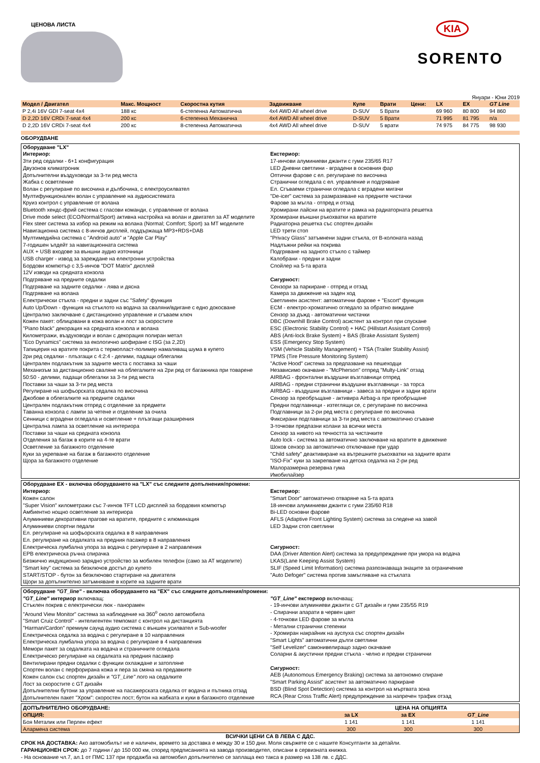ЦЕНОВА ЛИСТА
KIA
SORENTO
Януари - Юни 2019
| Модел / Двигател | Макс. Мощност | Скоростна кутия | Задвижване | Купе | Врати | Цени: | LX | EX | GT Line |
| --- | --- | --- | --- | --- | --- | --- | --- | --- | --- |
| P 2,4i 16V GDI 7-seat 4x4 | 188 кс | 6-степенна Автоматична | 4x4 AWD All wheel drive | D-SUV | 5 Врати | | 69 960 | 80 800 | 94 860 |
| D 2,2D 16V CRDi 7-seat 4x4 | 200 кс | 6-степенна Механична | 4x4 AWD All wheel drive | D-SUV | 5 Врати | | 71 995 | 81 795 | n/a |
| D 2,2D 16V CRDi 7-seat 4x4 | 200 кс | 8-степенна Автоматична | 4x4 AWD All wheel drive | D-SUV | 5 врати | | 74 975 | 84 775 | 98 930 |
ОБОРУДВАНЕ
Оборудване "LX"
Интериор:
3ти ред седалки - 6+1 конфигурация
Двузонов климатроник
Допълнителни въздуховоди за 3-ти ред места
Жабка с осветление
Волан с регулиране по височина и дълбочина, с електроусилвател
Мултифункционален волан с управление на аудиосистемата
Круиз контрол с управление от волана
Bluetooth хендс-фрий система с гласови команди, с управление от волана
Drive mode select (ECO/Normal/Sport) активна настройка на волан и двигател за AT моделите
Flex steer система за избор на режим на волана (Normal; Comfort; Sport) за MT моделите
Навигационна система с 8-инчов дисплей, поддържаща MP3+RDS+DAB
Мултимедийна система с "Android auto" и "Apple Car Play"
7-годишен ъпдейт за навигационната система
AUX + USB входове за външни аудио източници
USB charger - извод за зареждане на електронни устройства
Бордови компютър с 3,5-инчов "DOT Matrix" дисплей
12V изводи на средната конзола
Подгряване на предните седалки
Подгряване на задните седалки - лява и дясна
Подгряване на волана
Електрически стъкла - предни и задни със "Safety" функция
Auto Up/Down - функция на стъклото на водача за сваляни/вдигане с едно докосване
Централно заключване с дистанционно управление и сгъваем ключ
Кожен пакет: облицовани в кожа волан и лост за скоростите
"Piano black" декорация на средната конзола и волана
Километражи, въздуховоди и волан с декорация полиран метал
"Eco Dynamics" система за екологично шофиране с ISG (за 2,2D)
Тапицерия на вратите покрита с термопласт-полимер намаляващ шума в купето
2ри ред седалки - плъзгащи с 4:2:4 - делими, падащи облегалки
Централен подлакътник за задните места с поставка за чаши
Механизъм за дистанционно сваляне на облегалките на 2ри ред от багажника при товарене
50:50 - делими, падащи облегалки за 3-ти ред места
Поставки за чаши за 3-ти ред места
Регулиране на шофьорската седалка по височина
Джобове в облегалките на предните седалки
Централен подлакътник отпред с отделение за предмети
Таванна конзола с лампи за четене и отделение за очила
Сенници с вградени огледала и осветление + плъзгащи разширения
Централна лампа за осветление на интериора
Поставки за чаши на средната конзола
Отделения за багаж в корите на 4-те врати
Осветление за багажното отделение
Куки за укрепване на багаж в багажното отделение
Щора за багажното отделение
Екстериор:
17-инчови алуминиеви джанти с гуми 235/65 R17
LED Дневни светлини - вградени в основния фар
Оптични фарове с ел. регулиране по височина
Странични огледала с ел. управление и подгряване
Ел. Сгъваеми странични огледала с вградени мигачи
"De-icer" система за размразяване на предните чистачки
Фарове за мъгла - отпред и отзад
Хромирани лайсни на вратите и рамка на радиаторната решетка
Хромирани външни ръкохватки на вратите
Радиаторна решетка със спортен дизайн
LED трети стоп
"Privacy Glass" затъмнени задни стъкла, от B-колоната назад
Надлъжни рейки на покрива
Подгряване на задното стъкло с таймер
Калобрани - предни и задни
Спойлер на 5-та врата
Сигурност:
Сензори за паркиране - отпред и отзад
Камера за движение на заден ход
Светлинен асистент: автоматични фарове + "Escort" функция
ECM - електро-хроматично огледало за обратно виждане
Сензор за дъжд - автоматични чистачки
DBC (Downhill Brake Control) асистент за контрол при спускане
ESC (Electronic Stability Control) + HAC (Hillstart Assistant Control)
ABS (Anti-lock Brake System) + BAS (Brake Assistant System)
ESS (Emergency Stop System)
VSM (Vehicle Stability Management) + TSA (Trailer Stability Assist)
TPMS (Tire Pressure Monitoring System)
"Active Hood" система за предпазване на пешеходци
Независимо окачване - "McPherson" отпред "Multy-Link" отзад
AIRBAG - фронтални въздушни възглавници отпред
AIRBAG - предни странични въздушни възглавници - за торса
AIRBAG - въздушни възглавници - завеса за предни и задни врати
Сензор за преобръщане - активира Airbag-а при преобръщане
Предни подглавници - изтеглящи се, с регулиране по височина
Подглавници за 2-ри ред места с регулиране по височина
Фиксирани подглавници за 3-ти ред места с автоматично сгъване
3-точкови предпазни колани за всички места
Сензор за нивото на течността за чистачките
Auto lock - система за автоматично заключване на вратите в движение
Шоков сензор за автоматично отключване при удар
"Child safety" деактивиране на вътрешните ръкохватки на задните врати
"ISO-Fix" куки за закрепване на детска седалка на 2-ри ред
Малоразмерна резервна гума
Имобилайзер
Оборудване EX - включва оборудването на "LX" със следните допълнения/промени:
Интериор:
Кожен салон
"Super Vision" километражи със 7-инчов TFT LCD дисплей за бордовия компютър
Амбиентно нощно осветление за интериора
Алуминиеви декоративни прагове на вратите, предните с илюминация
Алуминиеви спортни педали
Ел. регулиране на шофьорската седалка в 8 направления
Ел. регулиране на седалката на предния пасажер в 8 направления
Електрическа лумбална упора за водача с регулиране в 2 направления
EPB електрическа ръчна спирачка
Безжично индукционно зарядно устройство за мобилен телефон (само за AT моделите)
"Smart key" система за безключов достъп до купето
START/STOP - бутон за безключово стартиране на двигателя
Щори за допълнително затъмняване в корите на задните врати
Екстериор:
"Smart Door" автоматично отваряне на 5-та врата
18-инчови алуминиеви джанти с гуми 235/60 R18
Bi-LED основни фарове
AFLS (Adaptive Front Lighting System) система за следене на завой
LED Задни стоп светлини
Сигурност:
DAA (Driver Attention Alert) система за предупреждение при умора на водача
LKAS(Lane Keeping Assist System)
SLIF (Speed Limit Information) система разпознаваща знаците за ограничение
"Auto Defoger" система против замъгляване на стъклата
Оборудване "GT_line" - включва оборудването на "EX" със следните допълнения/промени:
"GT_Line" интериор включващ:
Стъклен покрив с електрически люк - панорамен
"Around View Monitor" система за наблюдение на 360<sup>o</sup> около автомобила
"Smart Cruiz Control" - интелигентен темпомат с контрол на дистанцията
"Harman/Cardon" премиум саунд аудио система с външен усилвател и Sub-woofer
Електрическа седалка за водача с регулиране в 10 направления
Електрическа лумбална упора за водача с регулиране в 4 направления
Мемори пакет за седалката на водача и страничните огледала
Електрическо регулиране на седалката на предния пасажер
Вентилирани предни седалки с функции охлаждане и затопляне
Спортен волан с перфорирана кожа и пера за смяна на предавките
Кожен салон със спортен дизайн и "GT_Line" лого на седалките
Лост за скоростите с GT дизайн
Допълнителни бутони за управление на пасажерската седалка от водача и пътника отзад
Допълнителен пакет "Хром": скоростен лост; бутон на жабката и куки в багажното отделение
"GT_Line" екстериор включващ:
- 19-инчови алуминиеви джанти с GT дизайн и гуми 235/55 R19
- Спирачни апарати в червен цвят
- 4-точкови LED фарове за мъгла
- Метални странични степенки
- Хромиран накрайник на ауспуха със спортен дизайн
"Smart Lights" автоматични дълги светлини
"Self Levelizer" самонивелиращо задно окачване
Соларни & акустични предни стъкла - челно и предни странични
Сигурност:
AEB (Autonomous Emergency Braking) система за автономно спиране
"Smart Parking Assist" асистент за автоматично паркиране
BSD (Blind Spot Detection) система за контрол на мъртвата зона
RCA (Rear Cross Traffic Alert) предупреждение за напречен трафик отзад
| ДОПЪЛНИТЕЛНО ОБОРУДВАНЕ: | ЦЕНА НА ОПЦИЯТА | | |
| --- | --- | --- | --- |
| ОПЦИЯ: | за LX | за EX | GT_Line |
| Боя Металик или Перлен ефект | 1 141 | 1 141 | 1 141 |
| Алармена система | 300 | 300 | 300 |
ВСИЧКИ ЦЕНИ СА В ЛЕВА С ДДС.
СРОК НА ДОСТАВКА: Ако автомобилът не е наличен, времето за доставка е между 30 и 150 дни. Моля свържете се с нашите Консултанти за детайли.
ГАРАНЦИОНЕН СРОК: до 7 години / до 150 000 км, според предписанията на завода производител, описани в сервизната книжка.
- На основание чл.7, ал.1 от ПМС 137 при продажба на автомобил допълнително се заплаща еко такса в размер на 138 лв. с ДДС.